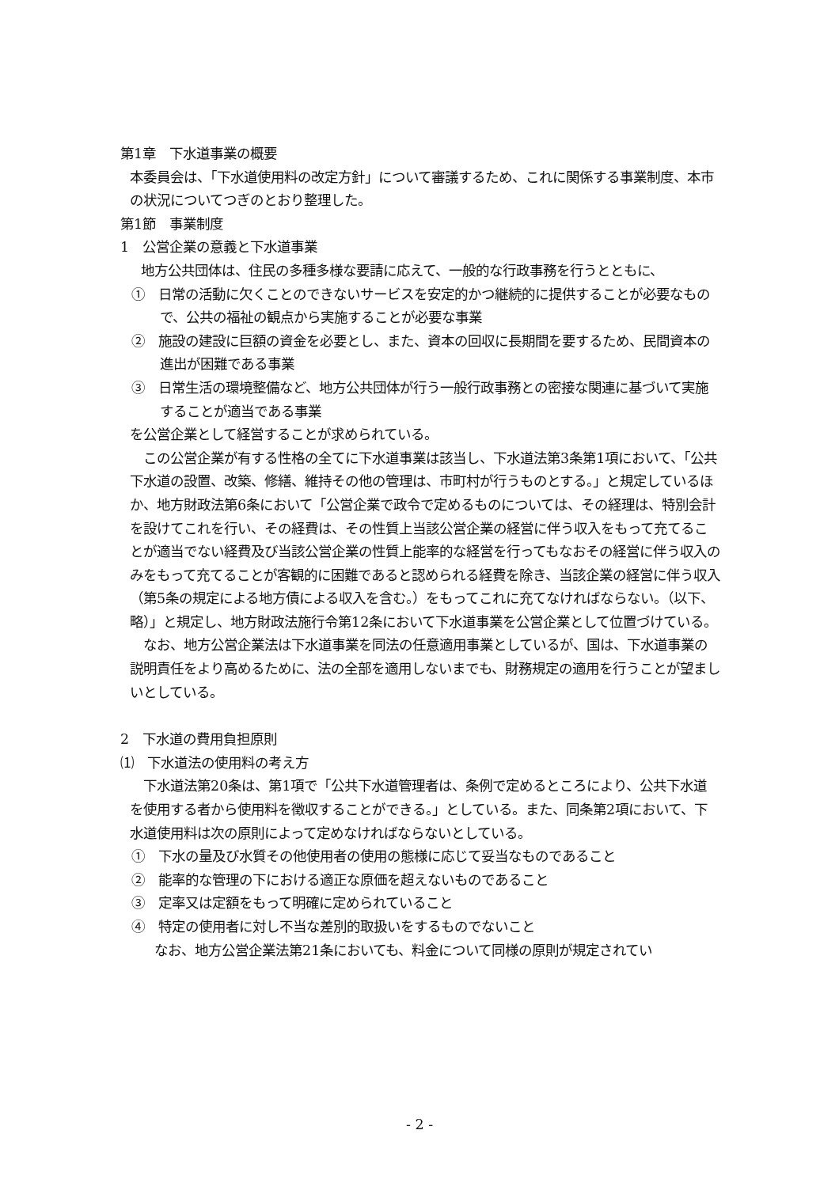第1章　下水道事業の概要
本委員会は、「下水道使用料の改定方針」について審議するため、これに関係する事業制度、本市の状況についてつぎのとおり整理した。
第1節　事業制度
1　公営企業の意義と下水道事業
地方公共団体は、住民の多種多様な要請に応えて、一般的な行政事務を行うとともに、
①　日常の活動に欠くことのできないサービスを安定的かつ継続的に提供することが必要なもので、公共の福祉の観点から実施することが必要な事業
②　施設の建設に巨額の資金を必要とし、また、資本の回収に長期間を要するため、民間資本の進出が困難である事業
③　日常生活の環境整備など、地方公共団体が行う一般行政事務との密接な関連に基づいて実施することが適当である事業
を公営企業として経営することが求められている。
　この公営企業が有する性格の全てに下水道事業は該当し、下水道法第3条第1項において、「公共下水道の設置、改築、修繕、維持その他の管理は、市町村が行うものとする。」と規定しているほか、地方財政法第6条において「公営企業で政令で定めるものについては、その経理は、特別会計を設けてこれを行い、その経費は、その性質上当該公営企業の経営に伴う収入をもって充てることが適当でない経費及び当該公営企業の性質上能率的な経営を行ってもなおその経営に伴う収入のみをもって充てることが客観的に困難であると認められる経費を除き、当該企業の経営に伴う収入（第5条の規定による地方債による収入を含む。）をもってこれに充てなければならない。（以下、略）」と規定し、地方財政法施行令第12条において下水道事業を公営企業として位置づけている。
　なお、地方公営企業法は下水道事業を同法の任意適用事業としているが、国は、下水道事業の説明責任をより高めるために、法の全部を適用しないまでも、財務規定の適用を行うことが望ましいとしている。
2　下水道の費用負担原則
⑴　下水道法の使用料の考え方
　下水道法第20条は、第1項で「公共下水道管理者は、条例で定めるところにより、公共下水道を使用する者から使用料を徴収することができる。」としている。また、同条第2項において、下水道使用料は次の原則によって定めなければならないとしている。
①　下水の量及び水質その他使用者の使用の態様に応じて妥当なものであること
②　能率的な管理の下における適正な原価を超えないものであること
③　定率又は定額をもって明確に定められていること
④　特定の使用者に対し不当な差別的取扱いをするものでないこと
　なお、地方公営企業法第21条においても、料金について同様の原則が規定されてい
- 2 -